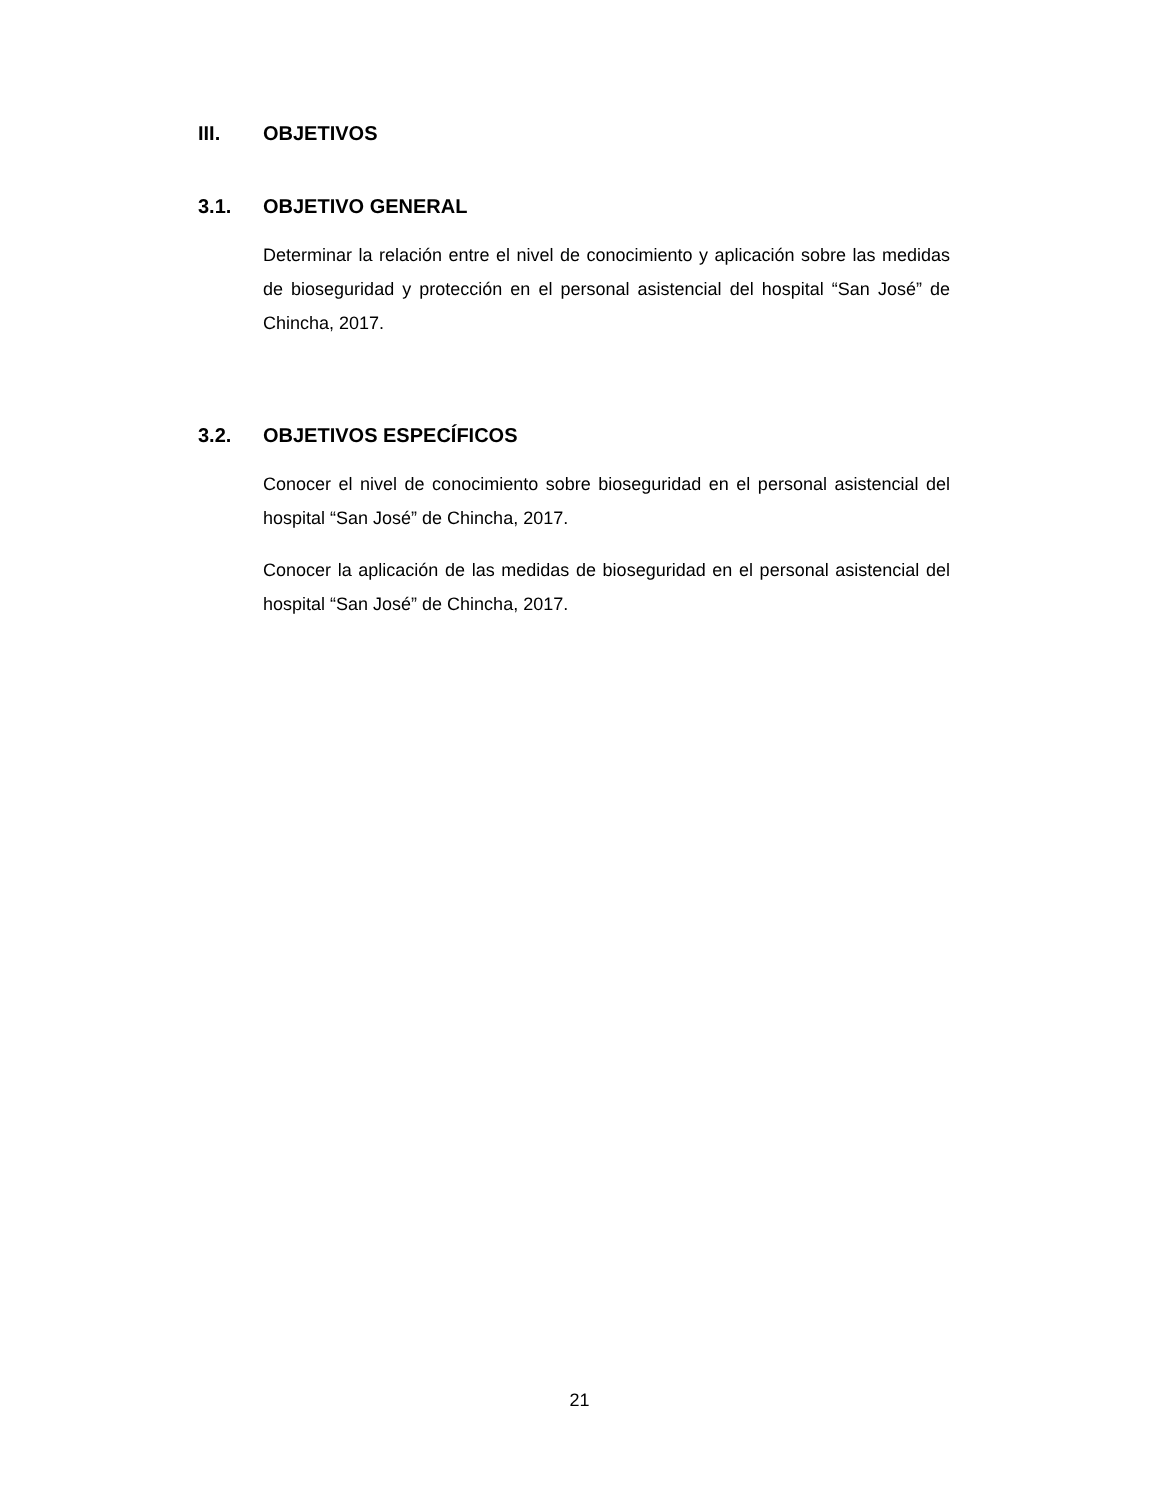III. OBJETIVOS
3.1. OBJETIVO GENERAL
Determinar la relación entre el nivel de conocimiento y aplicación sobre las medidas de bioseguridad y protección en el personal asistencial del hospital “San José” de Chincha, 2017.
3.2. OBJETIVOS ESPECÍFICOS
Conocer el nivel de conocimiento sobre bioseguridad en el personal asistencial del hospital “San José” de Chincha, 2017.
Conocer la aplicación de las medidas de bioseguridad en el personal asistencial del hospital “San José” de Chincha, 2017.
21